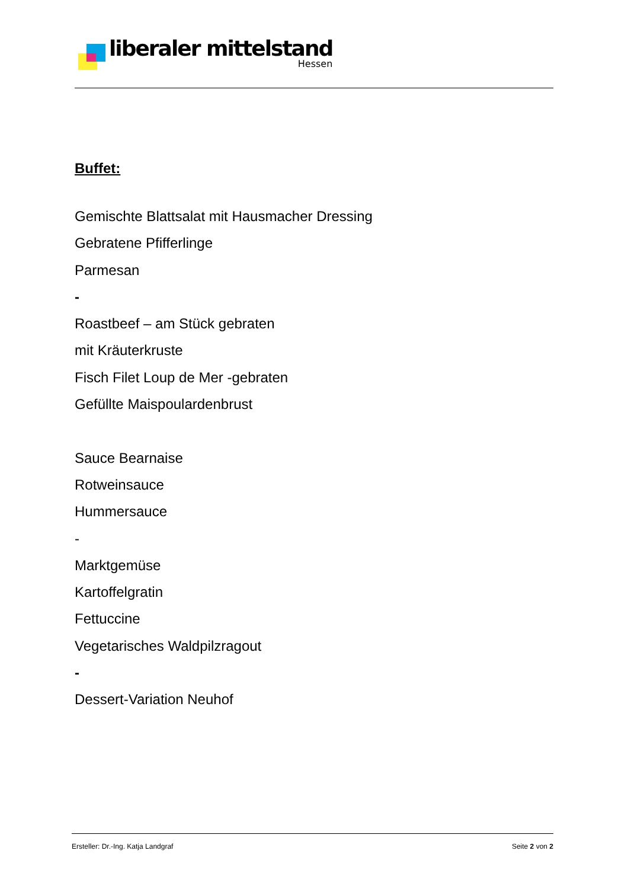liberaler mittelstand
Hessen
Buffet:
Gemischte Blattsalat mit Hausmacher Dressing
Gebratene Pfifferlinge
Parmesan
-
Roastbeef – am Stück gebraten
mit Kräuterkruste
Fisch Filet Loup de Mer -gebraten
Gefüllte Maispoulardenbrust
Sauce Bearnaise
Rotweinsauce
Hummersauce
-
Marktgemüse
Kartoffelgratin
Fettuccine
Vegetarisches Waldpilzragout
-
Dessert-Variation Neuhof
Ersteller: Dr.-Ing. Katja Landgraf Seite 2 von 2